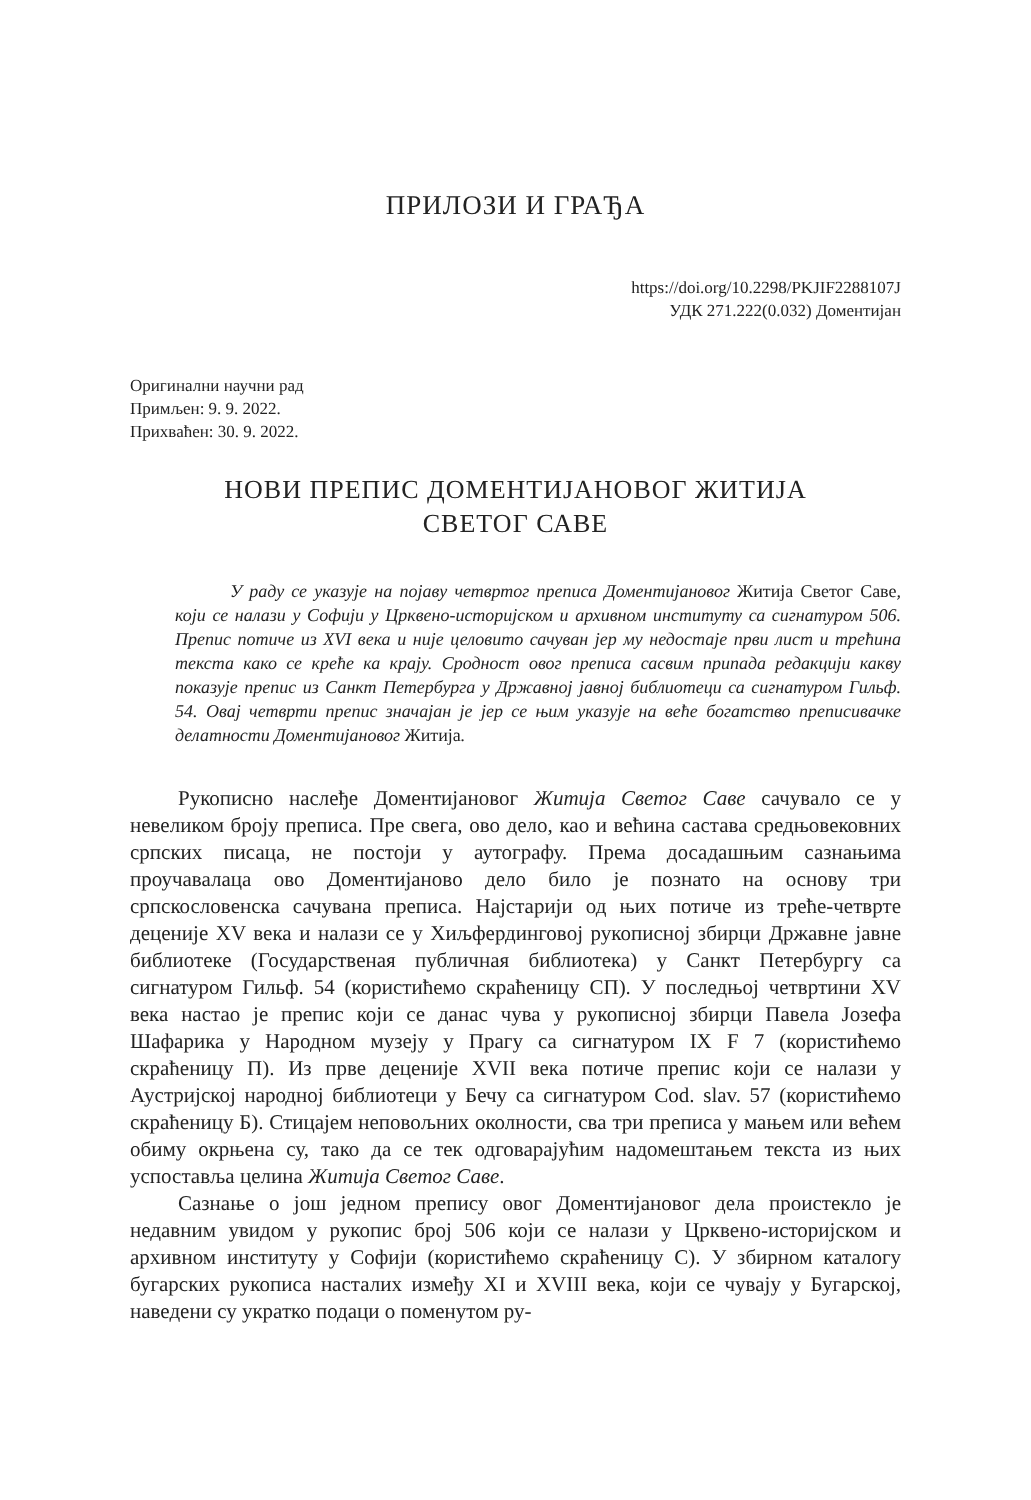ПРИЛОЗИ И ГРАЂА
https://doi.org/10.2298/PKJIF2288107J
УДК 271.222(0.032) Доментијан
Оригинални научни рад
Примљен: 9. 9. 2022.
Прихваћен: 30. 9. 2022.
НОВИ ПРЕПИС ДОМЕНТИЈАНОВОГ ЖИТИЈА
СВЕТОГ САВЕ
У раду се указује на појаву четвртог преписа Доментијановог Житија Светог Саве, који се налази у Софији у Црквено-историјском и архивном институту са сигнатуром 506. Препис потиче из XVI века и није целовито сачуван јер му недостаје први лист и трећина текста како се креће ка крају. Сродност овог преписа сасвим припада редакцији какву показује препис из Санкт Петербурга у Државној јавној библиотеци са сигнатуром Гильф. 54. Овај четврти препис значајан је јер се њим указује на веће богатство преписивачке делатности Доментијановог Житија.
Рукописно наслеђе Доментијановог Житија Светог Саве сачувало се у невеликом броју преписа. Пре свега, ово дело, као и већина састава средњовековних српских писаца, не постоји у аутографу. Према досадашњим сазнањима проучавалаца ово Доментијаново дело било је познато на основу три српскословенска сачувана преписа. Најстарији од њих потиче из треће-четврте деценије XV века и налази се у Хиљфердинговој рукописној збирци Државне јавне библиотеке (Государственая публичная библиотека) у Санкт Петербургу са сигнатуром Гильф. 54 (користићемо скраћеницу СП). У последњој четвртини XV века настао је препис који се данас чува у рукописној збирци Павела Јозефа Шафарика у Народном музеју у Прагу са сигнатуром IX F 7 (користићемо скраћеницу П). Из прве деценије XVII века потиче препис који се налази у Аустријској народној библиотеци у Бечу са сигнатуром Cod. slav. 57 (користићемо скраћеницу Б). Стицајем неповољних околности, сва три преписа у мањем или већем обиму окрњена су, тако да се тек одговарајућим надомештањем текста из њих успоставља целина Житија Светог Саве.
Сазнање о још једном препису овог Доментијановог дела проистекло је недавним увидом у рукопис број 506 који се налази у Црквено-историјском и архивном институту у Софији (користићемо скраћеницу С). У збирном каталогу бугарских рукописа насталих између XI и XVIII века, који се чувају у Бугарској, наведени су укратко подаци о поменутом ру-